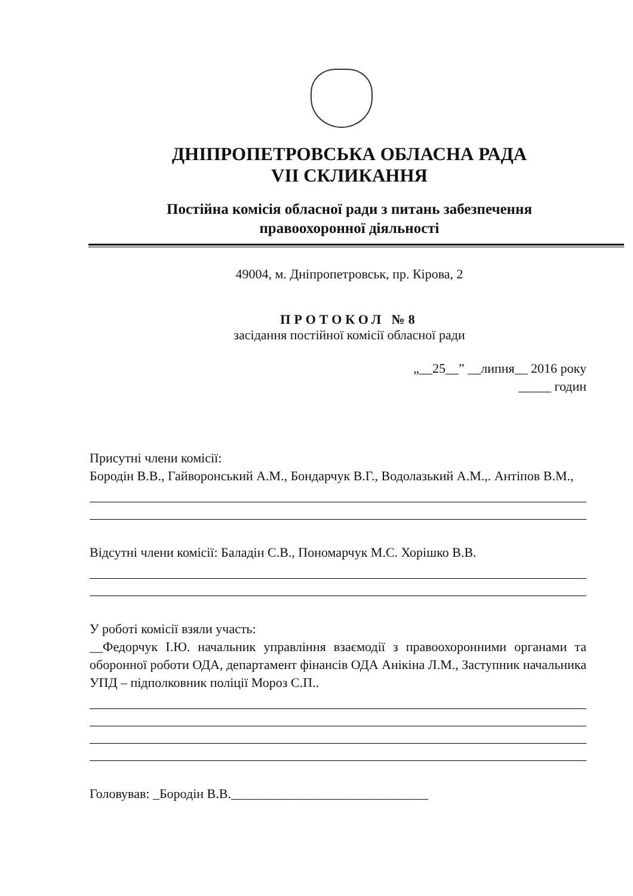ДНІПРОПЕТРОВСЬКА ОБЛАСНА РАДА
VII СКЛИКАННЯ
Постійна комісія обласної ради з питань забезпечення
правоохоронної діяльності
49004, м. Дніпропетровськ, пр. Кірова, 2
ПРОТОКОЛ №8
засідання постійної комісії обласної ради
„__25__” __липня__ 2016 року
_____ годин
Присутні члени комісії:
Бородін В.В., Гайворонський А.М., Бондарчук В.Г., Водолазький А.М.,. Антіпов В.М.,
Відсутні члени комісії: Баладін С.В., Пономарчук М.С. Хорішко В.В.
У роботі комісії взяли участь:
__Федорчук І.Ю. начальник управління взаємодії з правоохоронними органами та оборонної роботи ОДА, департамент фінансів ОДА Анікіна Л.М., Заступник начальника УПД – підполковник поліції Мороз С.П..
Головував: _Бородін В.В.______________________________